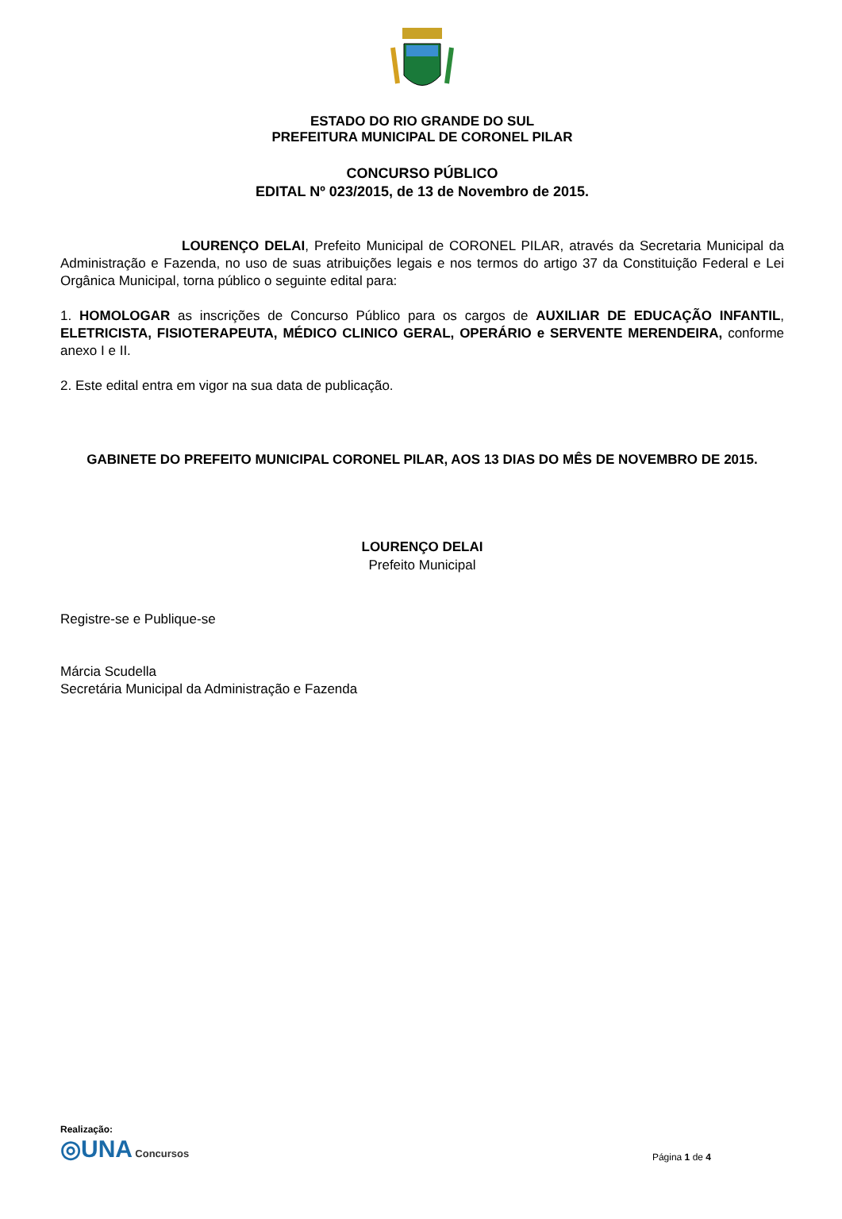ESTADO DO RIO GRANDE DO SUL
PREFEITURA MUNICIPAL DE CORONEL PILAR
CONCURSO PÚBLICO
EDITAL Nº 023/2015, de 13 de Novembro de 2015.
LOURENÇO DELAI, Prefeito Municipal de CORONEL PILAR, através da Secretaria Municipal da Administração e Fazenda, no uso de suas atribuições legais e nos termos do artigo 37 da Constituição Federal e Lei Orgânica Municipal, torna público o seguinte edital para:
1. HOMOLOGAR as inscrições de Concurso Público para os cargos de AUXILIAR DE EDUCAÇÃO INFANTIL, ELETRICISTA, FISIOTERAPEUTA, MÉDICO CLINICO GERAL, OPERÁRIO e SERVENTE MERENDEIRA, conforme anexo I e II.
2. Este edital entra em vigor na sua data de publicação.
GABINETE DO PREFEITO MUNICIPAL CORONEL PILAR, AOS 13 DIAS DO MÊS DE NOVEMBRO DE 2015.
LOURENÇO DELAI
Prefeito Municipal
Registre-se e Publique-se
Márcia Scudella
Secretária Municipal da Administração e Fazenda
Realização:
◎UNA Concursos
Página 1 de 4